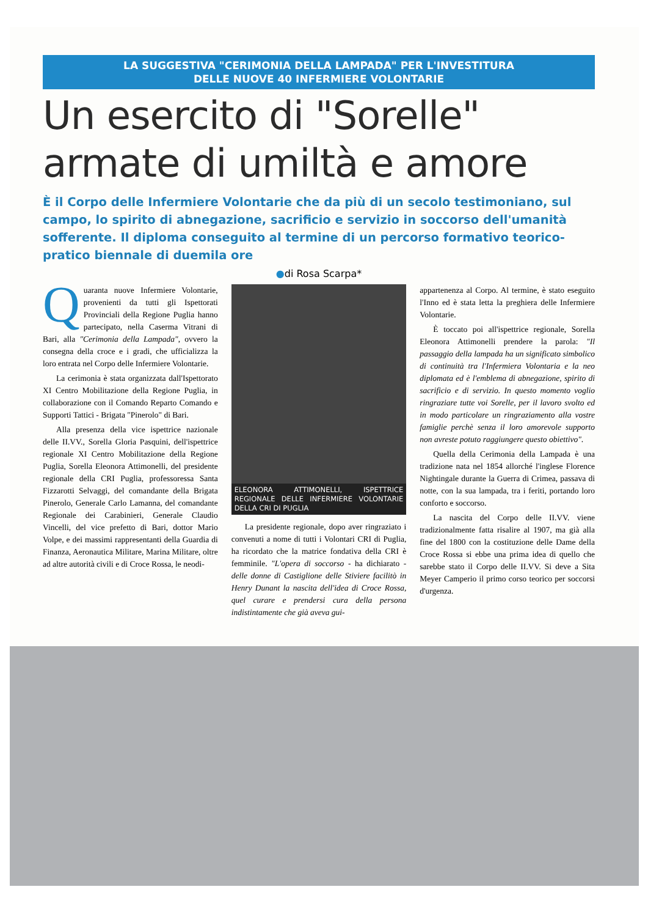LA SUGGESTIVA "CERIMONIA DELLA LAMPADA" PER L'INVESTITURA
DELLE NUOVE 40 INFERMIERE VOLONTARIE
Un esercito di "Sorelle"
armate di umiltà e amore
È il Corpo delle Infermiere Volontarie che da più di un secolo testimoniano, sul campo, lo spirito di abnegazione, sacrificio e servizio in soccorso dell'umanità sofferente. Il diploma conseguito al termine di un percorso formativo teorico-pratico biennale di duemila ore
●di Rosa Scarpa*
Quaranta nuove Infermiere Volontarie, provenienti da tutti gli Ispettorati Provinciali della Regione Puglia hanno partecipato, nella Caserma Vitrani di Bari, alla "Cerimonia della Lampada", ovvero la consegna della croce e i gradi, che ufficializza la loro entrata nel Corpo delle Infermiere Volontarie.
La cerimonia è stata organizzata dall'Ispettorato XI Centro Mobilitazione della Regione Puglia, in collaborazione con il Comando Reparto Comando e Supporti Tattici - Brigata "Pinerolo" di Bari.
Alla presenza della vice ispettrice nazionale delle II.VV., Sorella Gloria Pasquini, dell'ispettrice regionale XI Centro Mobilitazione della Regione Puglia, Sorella Eleonora Attimonelli, del presidente regionale della CRI Puglia, professoressa Santa Fizzarotti Selvaggi, del comandante della Brigata Pinerolo, Generale Carlo Lamanna, del comandante Regionale dei Carabinieri, Generale Claudio Vincelli, del vice prefetto di Bari, dottor Mario Volpe, e dei massimi rappresentanti della Guardia di Finanza, Aeronautica Militare, Marina Militare, oltre ad altre autorità civili e di Croce Rossa, le neodi-
ELEONORA ATTIMONELLI, ISPETTRICE REGIONALE DELLE INFERMIERE VOLONTARIE DELLA CRI DI PUGLIA
La presidente regionale, dopo aver ringraziato i convenuti a nome di tutti i Volontari CRI di Puglia, ha ricordato che la matrice fondativa della CRI è femminile. "L'opera di soccorso - ha dichiarato - delle donne di Castiglione delle Stiviere facilitò in Henry Dunant la nascita dell'idea di Croce Rossa, quel curare e prendersi cura della persona indistintamente che già aveva gui-
appartenenza al Corpo. Al termine, è stato eseguito l'Inno ed è stata letta la preghiera delle Infermiere Volontarie.
È toccato poi all'ispettrice regionale, Sorella Eleonora Attimonelli prendere la parola: "Il passaggio della lampada ha un significato simbolico di continuità tra l'Infermiera Volontaria e la neo diplomata ed è l'emblema di abnegazione, spirito di sacrificio e di servizio. In questo momento voglio ringraziare tutte voi Sorelle, per il lavoro svolto ed in modo particolare un ringraziamento alla vostre famiglie perchè senza il loro amorevole supporto non avreste potuto raggiungere questo obiettivo".
Quella della Cerimonia della Lampada è una tradizione nata nel 1854 allorché l'inglese Florence Nightingale durante la Guerra di Crimea, passava di notte, con la sua lampada, tra i feriti, portando loro conforto e soccorso.
La nascita del Corpo delle II.VV. viene tradizionalmente fatta risalire al 1907, ma già alla fine del 1800 con la costituzione delle Dame della Croce Rossa si ebbe una prima idea di quello che sarebbe stato il Corpo delle II.VV. Si deve a Sita Meyer Camperio il primo corso teorico per soccorsi d'urgenza.